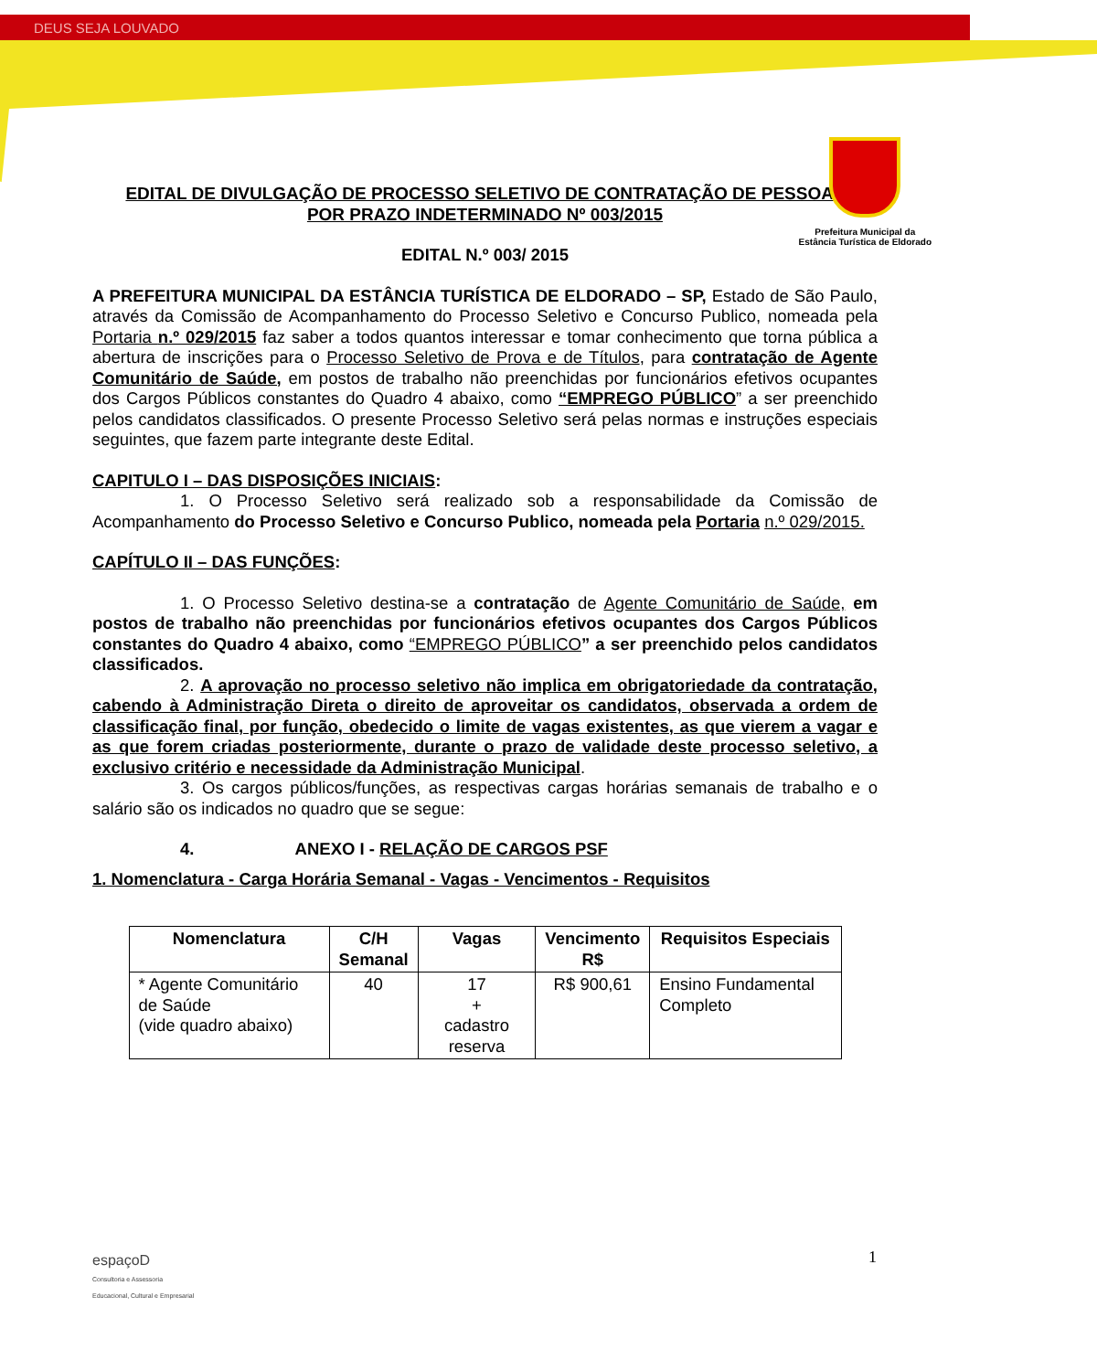DEUS SEJA LOUVADO
Prefeitura Municipal da
Estância Turística de Eldorado
EDITAL DE DIVULGAÇÃO DE PROCESSO SELETIVO DE CONTRATAÇÃO DE PESSOAL
POR PRAZO INDETERMINADO Nº 003/2015
EDITAL N.º 003/ 2015
A PREFEITURA MUNICIPAL DA ESTÂNCIA TURÍSTICA DE ELDORADO – SP, Estado de São Paulo, através da Comissão de Acompanhamento do Processo Seletivo e Concurso Publico, nomeada pela Portaria n.º 029/2015 faz saber a todos quantos interessar e tomar conhecimento que torna pública a abertura de inscrições para o Processo Seletivo de Prova e de Títulos, para contratação de Agente Comunitário de Saúde, em postos de trabalho não preenchidas por funcionários efetivos ocupantes dos Cargos Públicos constantes do Quadro 4 abaixo, como “EMPREGO PÚBLICO” a ser preenchido pelos candidatos classificados. O presente Processo Seletivo será pelas normas e instruções especiais seguintes, que fazem parte integrante deste Edital.
CAPITULO I – DAS DISPOSIÇÕES INICIAIS:
1. O Processo Seletivo será realizado sob a responsabilidade da Comissão de Acompanhamento do Processo Seletivo e Concurso Publico, nomeada pela Portaria n.º 029/2015.
CAPÍTULO II – DAS FUNÇÕES:
1. O Processo Seletivo destina-se a contratação de Agente Comunitário de Saúde, em postos de trabalho não preenchidas por funcionários efetivos ocupantes dos Cargos Públicos constantes do Quadro 4 abaixo, como “EMPREGO PÚBLICO” a ser preenchido pelos candidatos classificados.
2. A aprovação no processo seletivo não implica em obrigatoriedade da contratação, cabendo à Administração Direta o direito de aproveitar os candidatos, observada a ordem de classificação final, por função, obedecido o limite de vagas existentes, as que vierem a vagar e as que forem criadas posteriormente, durante o prazo de validade deste processo seletivo, a exclusivo critério e necessidade da Administração Municipal.
3. Os cargos públicos/funções, as respectivas cargas horárias semanais de trabalho e o salário são os indicados no quadro que se segue:
4. ANEXO I - RELAÇÃO DE CARGOS PSF
1. Nomenclatura - Carga Horária Semanal - Vagas - Vencimentos - Requisitos
| Nomenclatura | C/H Semanal | Vagas | Vencimento R$ | Requisitos Especiais |
| --- | --- | --- | --- | --- |
| * Agente Comunitário de Saúde (vide quadro abaixo) | 40 | 17 + cadastro reserva | R$ 900,61 | Ensino Fundamental Completo |
1
espaçoD
Consultoria e Assessoria
Educacional, Cultural e Empresarial